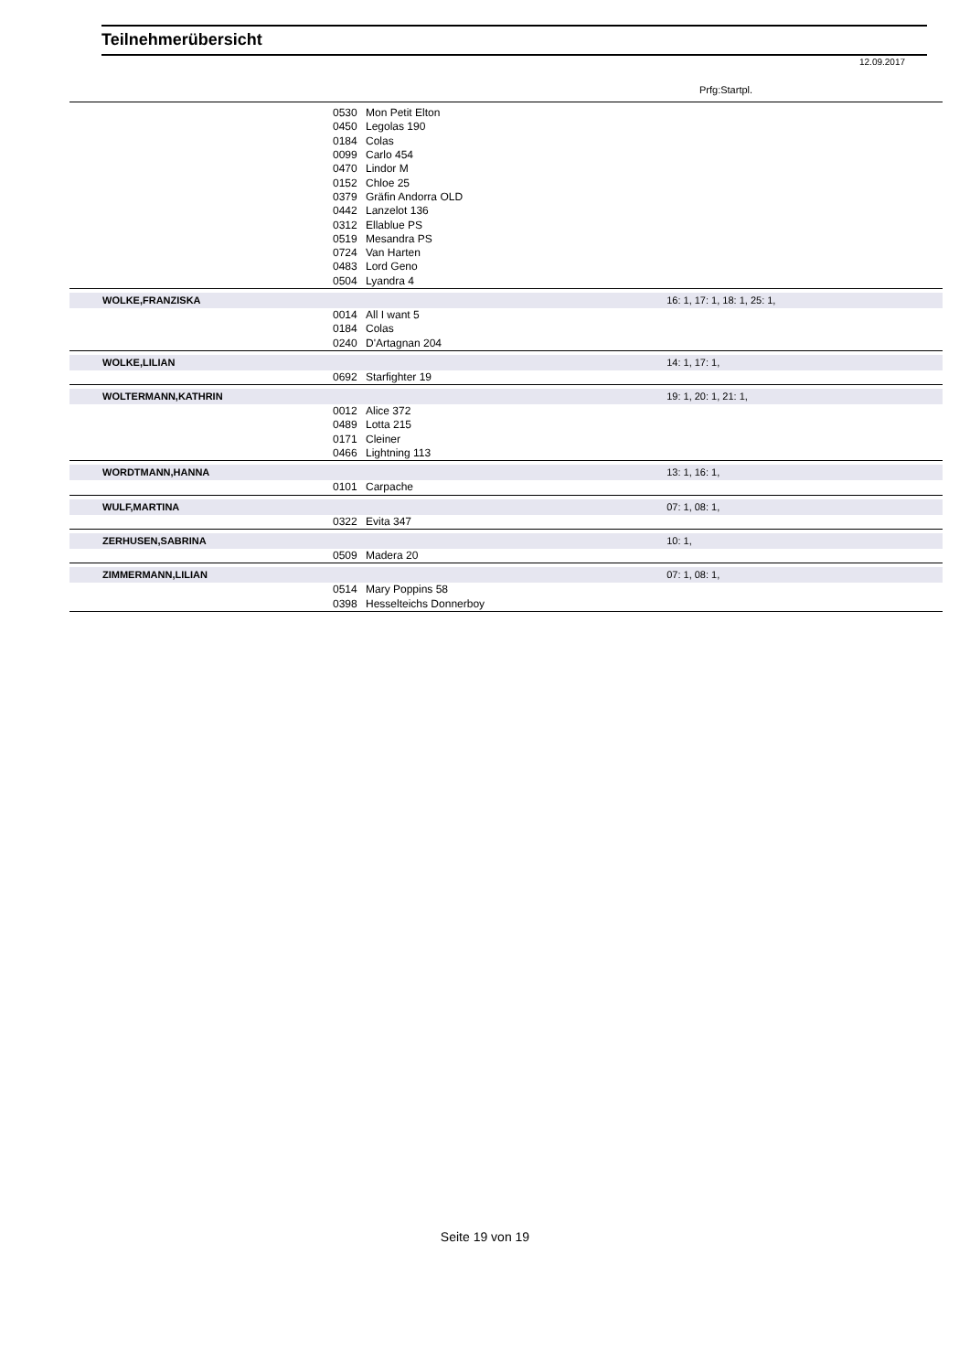Teilnehmerübersicht
12.09.2017
Prfg:Startpl.
| | 0530 | Mon Petit Elton | |
| | 0450 | Legolas 190 | |
| | 0184 | Colas | |
| | 0099 | Carlo 454 | |
| | 0470 | Lindor M | |
| | 0152 | Chloe 25 | |
| | 0379 | Gräfin Andorra OLD | |
| | 0442 | Lanzelot 136 | |
| | 0312 | Ellablue PS | |
| | 0519 | Mesandra PS | |
| | 0724 | Van Harten | |
| | 0483 | Lord Geno | |
| | 0504 | Lyandra 4 | |
| WOLKE,FRANZISKA | | | 16: 1, 17: 1, 18: 1, 25: 1, |
| | 0014 | All I want 5 | |
| | 0184 | Colas | |
| | 0240 | D'Artagnan 204 | |
| WOLKE,LILIAN | | | 14: 1, 17: 1, |
| | 0692 | Starfighter 19 | |
| WOLTERMANN,KATHRIN | | | 19: 1, 20: 1, 21: 1, |
| | 0012 | Alice 372 | |
| | 0489 | Lotta 215 | |
| | 0171 | Cleiner | |
| | 0466 | Lightning 113 | |
| WORDTMANN,HANNA | | | 13: 1, 16: 1, |
| | 0101 | Carpache | |
| WULF,MARTINA | | | 07: 1, 08: 1, |
| | 0322 | Evita 347 | |
| ZERHUSEN,SABRINA | | | 10: 1, |
| | 0509 | Madera 20 | |
| ZIMMERMANN,LILIAN | | | 07: 1, 08: 1, |
| | 0514 | Mary Poppins 58 | |
| | 0398 | Hesselteichs Donnerboy | |
Seite 19 von 19